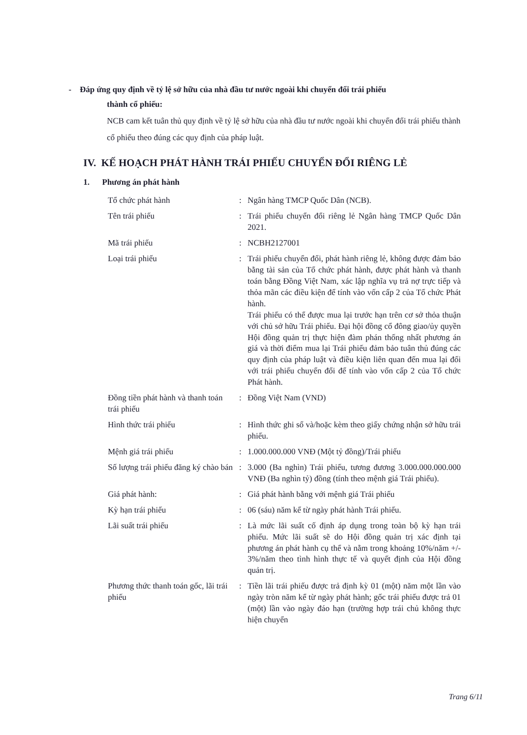- Đáp ứng quy định về tỷ lệ sở hữu của nhà đầu tư nước ngoài khi chuyển đổi trái phiếu
thành cổ phiếu:
NCB cam kết tuân thủ quy định về tỷ lệ sở hữu của nhà đầu tư nước ngoài khi chuyển đổi trái phiếu thành cổ phiếu theo đúng các quy định của pháp luật.
IV. KẾ HOẠCH PHÁT HÀNH TRÁI PHIẾU CHUYỂN ĐỔI RIÊNG LẺ
1. Phương án phát hành
| Tổ chức phát hành | : | Ngân hàng TMCP Quốc Dân (NCB). |
| Tên trái phiếu | : | Trái phiếu chuyển đổi riêng lẻ Ngân hàng TMCP Quốc Dân 2021. |
| Mã trái phiếu | : | NCBH2127001 |
| Loại trái phiếu | : | Trái phiếu chuyển đổi, phát hành riêng lẻ, không được đảm bảo bằng tài sản của Tổ chức phát hành, được phát hành và thanh toán bằng Đồng Việt Nam, xác lập nghĩa vụ trả nợ trực tiếp và thỏa mãn các điều kiện để tính vào vốn cấp 2 của Tổ chức Phát hành. Trái phiếu có thể được mua lại trước hạn trên cơ sở thỏa thuận với chủ sở hữu Trái phiếu. Đại hội đồng cổ đông giao/ủy quyền Hội đồng quản trị thực hiện đàm phán thống nhất phương án giá và thời điểm mua lại Trái phiếu đảm bảo tuân thủ đúng các quy định của pháp luật và điều kiện liên quan đến mua lại đối với trái phiếu chuyển đổi để tính vào vốn cấp 2 của Tổ chức Phát hành. |
| Đồng tiền phát hành và thanh toán trái phiếu | : | Đồng Việt Nam (VND) |
| Hình thức trái phiếu | : | Hình thức ghi sổ và/hoặc kèm theo giấy chứng nhận sở hữu trái phiếu. |
| Mệnh giá trái phiếu | : | 1.000.000.000 VNĐ (Một tỷ đồng)/Trái phiếu |
| Số lượng trái phiếu đăng ký chào bán | : | 3.000 (Ba nghìn) Trái phiếu, tương đương 3.000.000.000.000 VNĐ (Ba nghìn tỷ) đồng (tính theo mệnh giá Trái phiếu). |
| Giá phát hành: | : | Giá phát hành bằng với mệnh giá Trái phiếu |
| Kỳ hạn trái phiếu | : | 06 (sáu) năm kể từ ngày phát hành Trái phiếu. |
| Lãi suất trái phiếu | : | Là mức lãi suất cố định áp dụng trong toàn bộ kỳ hạn trái phiếu. Mức lãi suất sẽ do Hội đồng quản trị xác định tại phương án phát hành cụ thể và nằm trong khoảng 10%/năm +/- 3%/năm theo tình hình thực tế và quyết định của Hội đồng quản trị. |
| Phương thức thanh toán gốc, lãi trái phiếu | : | Tiền lãi trái phiếu được trả định kỳ 01 (một) năm một lần vào ngày tròn năm kể từ ngày phát hành; gốc trái phiếu được trả 01 (một) lần vào ngày đáo hạn (trường hợp trái chủ không thực hiện chuyển |
Trang 6/11